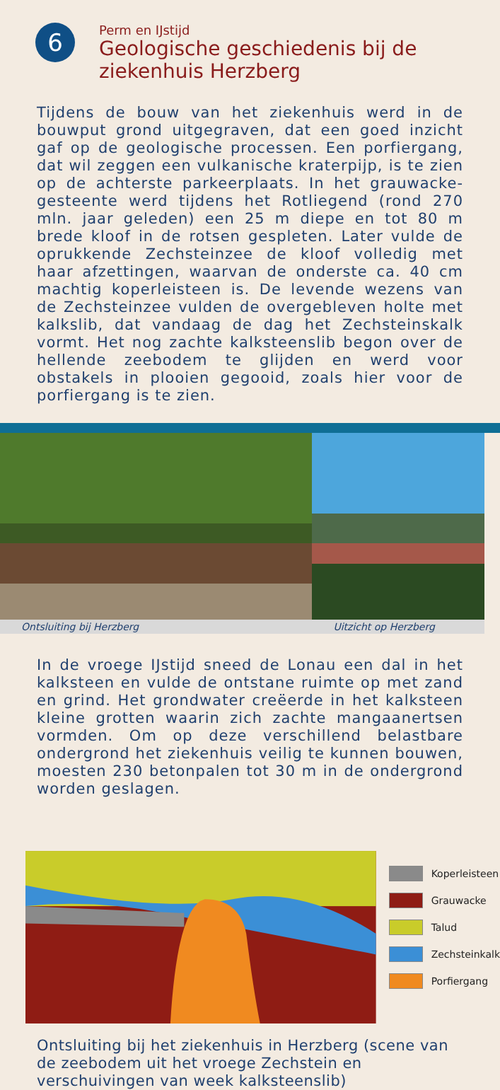6
Perm en IJstijd
Geologische geschiedenis bij de ziekenhuis Herzberg
Tijdens de bouw van het ziekenhuis werd in de bouwput grond uitgegraven, dat een goed inzicht gaf op de geologische processen. Een porfiergang, dat wil zeggen een vulkanische kraterpijp, is te zien op de achterste parkeerplaats. In het grauwacke-gesteente werd tijdens het Rotliegend (rond 270 mln. jaar geleden) een 25 m diepe en tot 80 m brede kloof in de rotsen gespleten. Later vulde de oprukkende Zechsteinzee de kloof volledig met haar afzettingen, waarvan de onderste ca. 40 cm machtig koperleisteen is. De levende wezens van de Zechsteinzee vulden de overgebleven holte met kalkslib, dat vandaag de dag het Zechsteinskalk vormt. Het nog zachte kalksteenslib begon over de hellende zeebodem te glijden en werd voor obstakels in plooien gegooid, zoals hier voor de porfiergang is te zien.
Ontsluiting bij Herzberg
Uitzicht op Herzberg
In de vroege IJstijd sneed de Lonau een dal in het kalksteen en vulde de ontstane ruimte op met zand en grind. Het grondwater creëerde in het kalksteen kleine grotten waarin zich zachte mangaanertsen vormden. Om op deze verschillend belastbare ondergrond het ziekenhuis veilig te kunnen bouwen, moesten 230 betonpalen tot 30 m in de ondergrond worden geslagen.
Koperleisteen
Grauwacke
Talud
Zechsteinkalk
Porfiergang
Ontsluiting bij het ziekenhuis in Herzberg (scene van de zeebodem uit het vroege Zechstein en verschuivingen van week kalksteenslib)